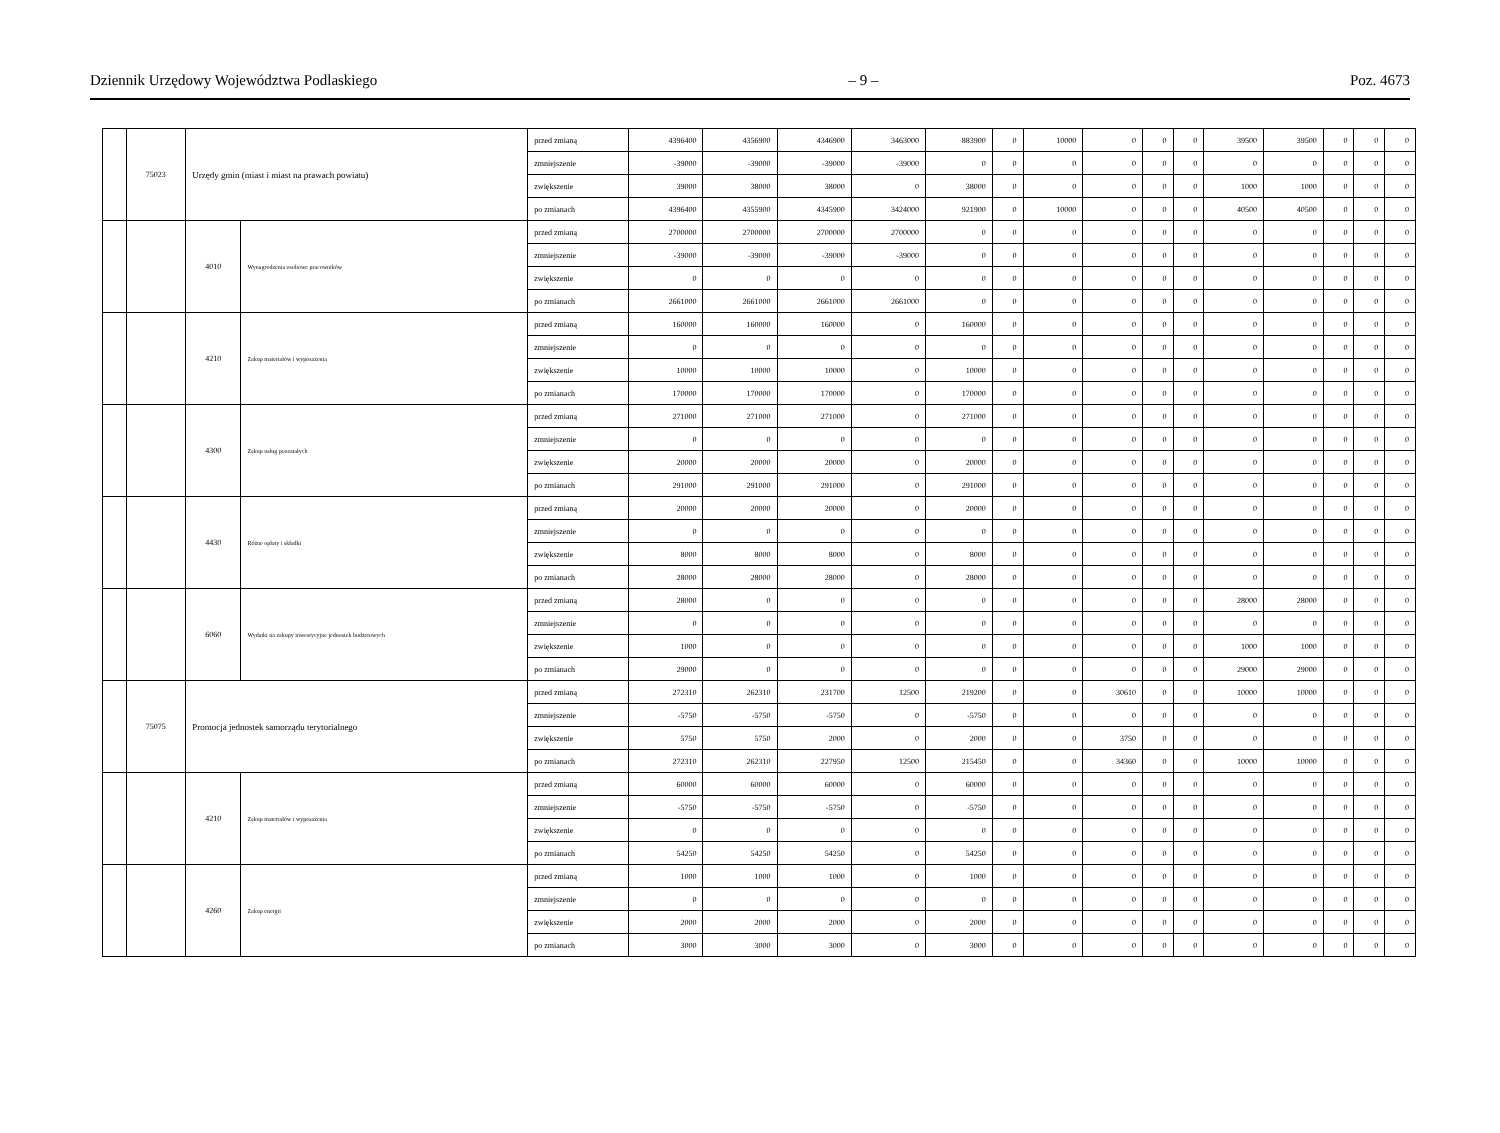Dziennik Urzędowy Województwa Podlaskiego – 9 – Poz. 4673
| | 75023 | Urzędy gmin (miast i miast na prawach powiatu) | | przed zmianą | 4396400 | 4356900 | 4346900 | 3463000 | 883900 | 0 | 10000 | 0 | 0 | 0 | 39500 | 39500 | 0 | 0 | 0 |
| | | | | zmniejszenie | -39000 | -39000 | -39000 | -39000 | 0 | 0 | 0 | 0 | 0 | 0 | 0 | 0 | 0 | 0 | 0 |
| | | | | zwiększenie | 39000 | 38000 | 38000 | 0 | 38000 | 0 | 0 | 0 | 0 | 0 | 1000 | 1000 | 0 | 0 | 0 |
| | | | | po zmianach | 4396400 | 4355900 | 4345900 | 3424000 | 921900 | 0 | 10000 | 0 | 0 | 0 | 40500 | 40500 | 0 | 0 | 0 |
| | | 4010 | Wynagrodzenia osobowe pracowników | przed zmianą | 2700000 | 2700000 | 2700000 | 2700000 | 0 | 0 | 0 | 0 | 0 | 0 | 0 | 0 | 0 | 0 | 0 |
| | | | | zmniejszenie | -39000 | -39000 | -39000 | -39000 | 0 | 0 | 0 | 0 | 0 | 0 | 0 | 0 | 0 | 0 | 0 |
| | | | | zwiększenie | 0 | 0 | 0 | 0 | 0 | 0 | 0 | 0 | 0 | 0 | 0 | 0 | 0 | 0 | 0 |
| | | | | po zmianach | 2661000 | 2661000 | 2661000 | 2661000 | 0 | 0 | 0 | 0 | 0 | 0 | 0 | 0 | 0 | 0 | 0 |
| | | 4210 | Zakup materiałów i wyposażenia | przed zmianą | 160000 | 160000 | 160000 | 0 | 160000 | 0 | 0 | 0 | 0 | 0 | 0 | 0 | 0 | 0 | 0 |
| | | | | zmniejszenie | 0 | 0 | 0 | 0 | 0 | 0 | 0 | 0 | 0 | 0 | 0 | 0 | 0 | 0 | 0 |
| | | | | zwiększenie | 10000 | 10000 | 10000 | 0 | 10000 | 0 | 0 | 0 | 0 | 0 | 0 | 0 | 0 | 0 | 0 |
| | | | | po zmianach | 170000 | 170000 | 170000 | 0 | 170000 | 0 | 0 | 0 | 0 | 0 | 0 | 0 | 0 | 0 | 0 |
| | | 4300 | Zakup usług pozostałych | przed zmianą | 271000 | 271000 | 271000 | 0 | 271000 | 0 | 0 | 0 | 0 | 0 | 0 | 0 | 0 | 0 | 0 |
| | | | | zmniejszenie | 0 | 0 | 0 | 0 | 0 | 0 | 0 | 0 | 0 | 0 | 0 | 0 | 0 | 0 | 0 |
| | | | | zwiększenie | 20000 | 20000 | 20000 | 0 | 20000 | 0 | 0 | 0 | 0 | 0 | 0 | 0 | 0 | 0 | 0 |
| | | | | po zmianach | 291000 | 291000 | 291000 | 0 | 291000 | 0 | 0 | 0 | 0 | 0 | 0 | 0 | 0 | 0 | 0 |
| | | 4430 | Różne opłaty i składki | przed zmianą | 20000 | 20000 | 20000 | 0 | 20000 | 0 | 0 | 0 | 0 | 0 | 0 | 0 | 0 | 0 | 0 |
| | | | | zmniejszenie | 0 | 0 | 0 | 0 | 0 | 0 | 0 | 0 | 0 | 0 | 0 | 0 | 0 | 0 | 0 |
| | | | | zwiększenie | 8000 | 8000 | 8000 | 0 | 8000 | 0 | 0 | 0 | 0 | 0 | 0 | 0 | 0 | 0 | 0 |
| | | | | po zmianach | 28000 | 28000 | 28000 | 0 | 28000 | 0 | 0 | 0 | 0 | 0 | 0 | 0 | 0 | 0 | 0 |
| | | 6060 | Wydatki na zakupy inwestycyjne jednostek budżetowych | przed zmianą | 28000 | 0 | 0 | 0 | 0 | 0 | 0 | 0 | 0 | 0 | 28000 | 28000 | 0 | 0 | 0 |
| | | | | zmniejszenie | 0 | 0 | 0 | 0 | 0 | 0 | 0 | 0 | 0 | 0 | 0 | 0 | 0 | 0 | 0 |
| | | | | zwiększenie | 1000 | 0 | 0 | 0 | 0 | 0 | 0 | 0 | 0 | 0 | 1000 | 1000 | 0 | 0 | 0 |
| | | | | po zmianach | 29000 | 0 | 0 | 0 | 0 | 0 | 0 | 0 | 0 | 0 | 29000 | 29000 | 0 | 0 | 0 |
| | 75075 | Promocja jednostek samorządu terytorialnego | | przed zmianą | 272310 | 262310 | 231700 | 12500 | 219200 | 0 | 0 | 30610 | 0 | 0 | 10000 | 10000 | 0 | 0 | 0 |
| | | | | zmniejszenie | -5750 | -5750 | -5750 | 0 | -5750 | 0 | 0 | 0 | 0 | 0 | 0 | 0 | 0 | 0 | 0 |
| | | | | zwiększenie | 5750 | 5750 | 2000 | 0 | 2000 | 0 | 0 | 3750 | 0 | 0 | 0 | 0 | 0 | 0 | 0 |
| | | | | po zmianach | 272310 | 262310 | 227950 | 12500 | 215450 | 0 | 0 | 34360 | 0 | 0 | 10000 | 10000 | 0 | 0 | 0 |
| | | 4210 | Zakup materiałów i wyposażenia | przed zmianą | 60000 | 60000 | 60000 | 0 | 60000 | 0 | 0 | 0 | 0 | 0 | 0 | 0 | 0 | 0 | 0 |
| | | | | zmniejszenie | -5750 | -5750 | -5750 | 0 | -5750 | 0 | 0 | 0 | 0 | 0 | 0 | 0 | 0 | 0 | 0 |
| | | | | zwiększenie | 0 | 0 | 0 | 0 | 0 | 0 | 0 | 0 | 0 | 0 | 0 | 0 | 0 | 0 | 0 |
| | | | | po zmianach | 54250 | 54250 | 54250 | 0 | 54250 | 0 | 0 | 0 | 0 | 0 | 0 | 0 | 0 | 0 | 0 |
| | | 4260 | Zakup energii | przed zmianą | 1000 | 1000 | 1000 | 0 | 1000 | 0 | 0 | 0 | 0 | 0 | 0 | 0 | 0 | 0 | 0 |
| | | | | zmniejszenie | 0 | 0 | 0 | 0 | 0 | 0 | 0 | 0 | 0 | 0 | 0 | 0 | 0 | 0 | 0 |
| | | | | zwiększenie | 2000 | 2000 | 2000 | 0 | 2000 | 0 | 0 | 0 | 0 | 0 | 0 | 0 | 0 | 0 | 0 |
| | | | | po zmianach | 3000 | 3000 | 3000 | 0 | 3000 | 0 | 0 | 0 | 0 | 0 | 0 | 0 | 0 | 0 | 0 |